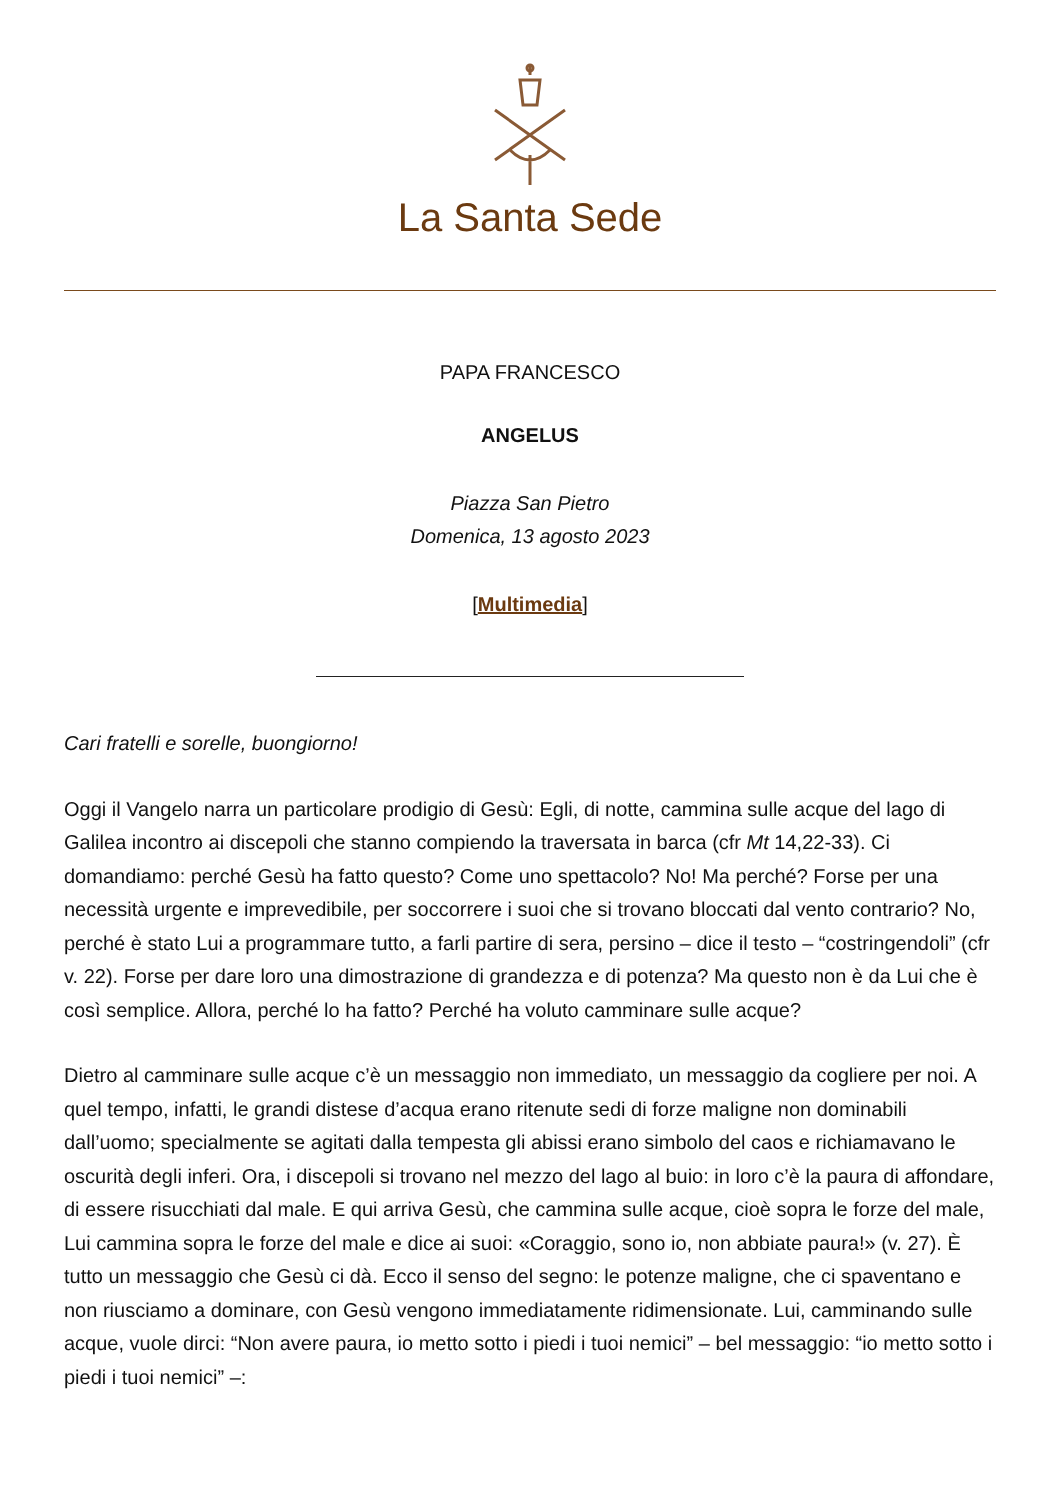La Santa Sede
PAPA FRANCESCO
ANGELUS
Piazza San Pietro
Domenica, 13 agosto 2023
[Multimedia]
Cari fratelli e sorelle, buongiorno!
Oggi il Vangelo narra un particolare prodigio di Gesù: Egli, di notte, cammina sulle acque del lago di Galilea incontro ai discepoli che stanno compiendo la traversata in barca (cfr Mt 14,22-33). Ci domandiamo: perché Gesù ha fatto questo? Come uno spettacolo? No! Ma perché? Forse per una necessità urgente e imprevedibile, per soccorrere i suoi che si trovano bloccati dal vento contrario? No, perché è stato Lui a programmare tutto, a farli partire di sera, persino – dice il testo – “costringendoli” (cfr v. 22). Forse per dare loro una dimostrazione di grandezza e di potenza? Ma questo non è da Lui che è così semplice. Allora, perché lo ha fatto? Perché ha voluto camminare sulle acque?
Dietro al camminare sulle acque c’è un messaggio non immediato, un messaggio da cogliere per noi. A quel tempo, infatti, le grandi distese d’acqua erano ritenute sedi di forze maligne non dominabili dall’uomo; specialmente se agitati dalla tempesta gli abissi erano simbolo del caos e richiamavano le oscurità degli inferi. Ora, i discepoli si trovano nel mezzo del lago al buio: in loro c’è la paura di affondare, di essere risucchiati dal male. E qui arriva Gesù, che cammina sulle acque, cioè sopra le forze del male, Lui cammina sopra le forze del male e dice ai suoi: «Coraggio, sono io, non abbiate paura!» (v. 27). È tutto un messaggio che Gesù ci dà. Ecco il senso del segno: le potenze maligne, che ci spaventano e non riusciamo a dominare, con Gesù vengono immediatamente ridimensionate. Lui, camminando sulle acque, vuole dirci: “Non avere paura, io metto sotto i piedi i tuoi nemici” – bel messaggio: “io metto sotto i piedi i tuoi nemici” –: